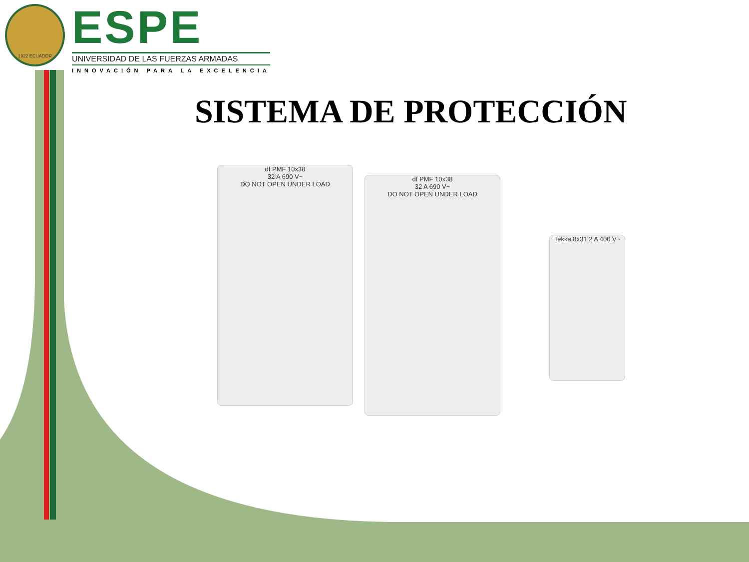1922 ECUADOR
ESPE
UNIVERSIDAD DE LAS FUERZAS ARMADAS
INNOVACIÓN PARA LA EXCELENCIA
SISTEMA DE PROTECCIÓN
df PMF 10x38
32 A 690 V~
DO NOT OPEN UNDER LOAD
df PMF 10x38
32 A 690 V~
DO NOT OPEN UNDER LOAD
Tekka 8x31 2 A 400 V~